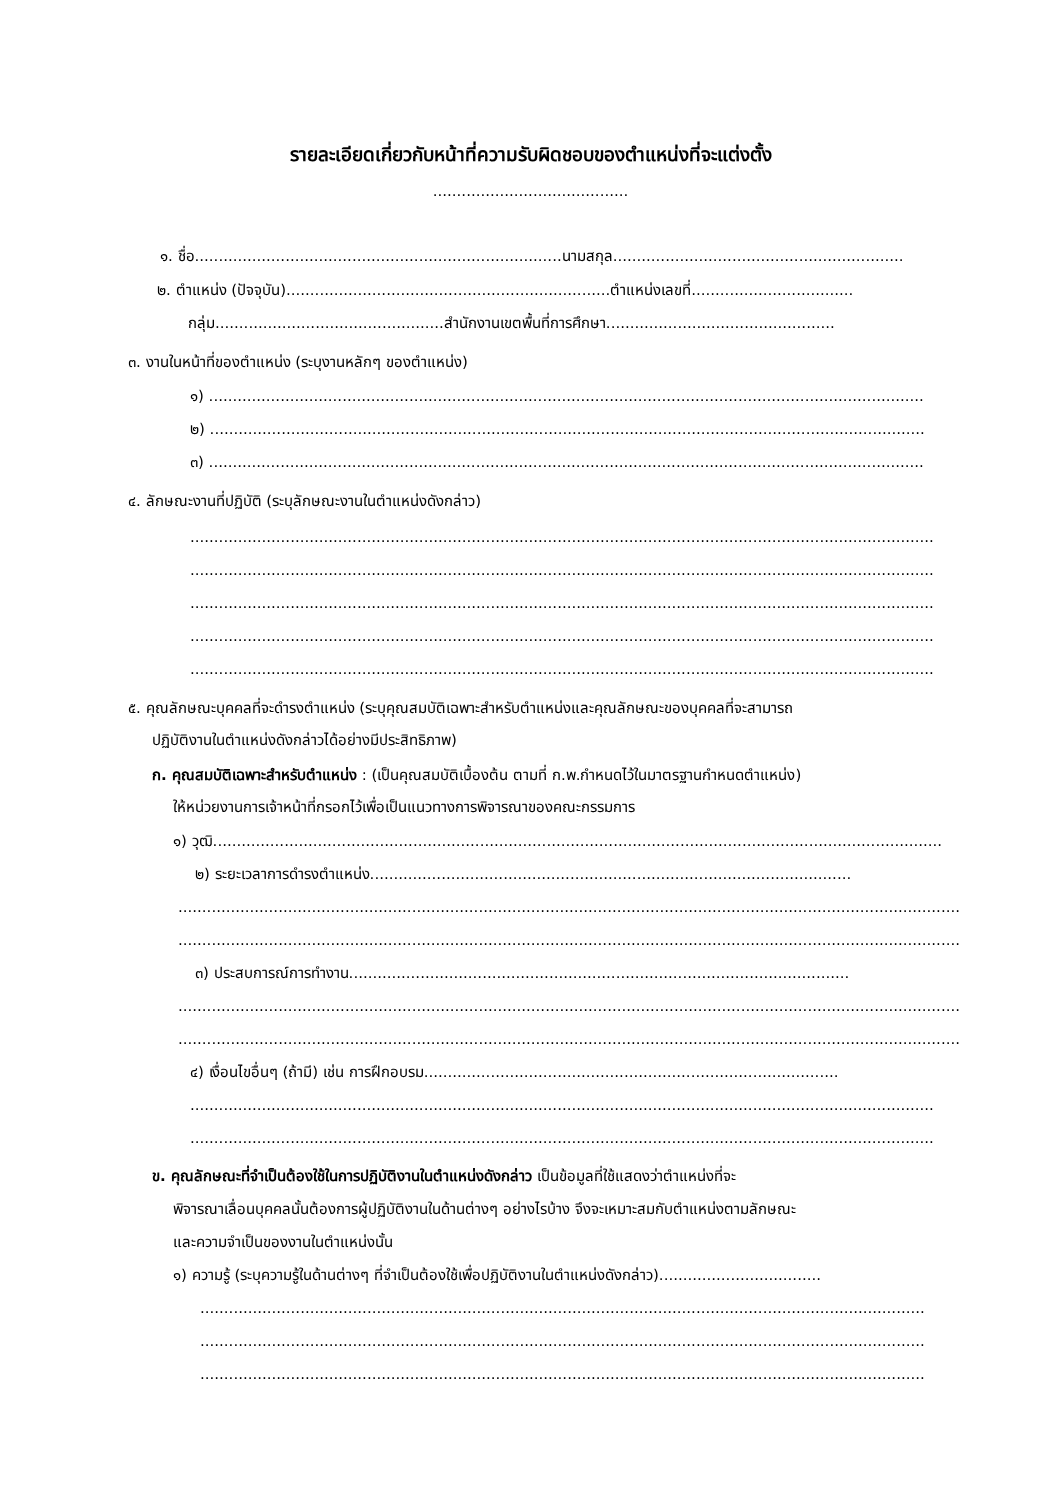รายละเอียดเกี่ยวกับหน้าที่ความรับผิดชอบของตำแหน่งที่จะแต่งตั้ง
.........................................
๑. ชื่อ.............................................................................นามสกุล.............................................................
๒. ตำแหน่ง (ปัจจุบัน)....................................................................ตำแหน่งเลขที่..................................
กลุ่ม................................................สำนักงานเขตพื้นที่การศึกษา................................................
๓. งานในหน้าที่ของตำแหน่ง (ระบุงานหลักๆ ของตำแหน่ง)
๑) ......................................................................................................................................................
๒) ......................................................................................................................................................
๓) ......................................................................................................................................................
๔. ลักษณะงานที่ปฏิบัติ (ระบุลักษณะงานในตำแหน่งดังกล่าว)
............................................................................................................................................................
............................................................................................................................................................
............................................................................................................................................................
............................................................................................................................................................
............................................................................................................................................................
๕. คุณลักษณะบุคคลที่จะดำรงตำแหน่ง (ระบุคุณสมบัติเฉพาะสำหรับตำแหน่งและคุณลักษณะของบุคคลที่จะสามารถ
ปฏิบัติงานในตำแหน่งดังกล่าวได้อย่างมีประสิทธิภาพ)
ก. คุณสมบัติเฉพาะสำหรับตำแหน่ง : (เป็นคุณสมบัติเบื้องต้น ตามที่ ก.พ.กำหนดไว้ในมาตรฐานกำหนดตำแหน่ง)
ให้หน่วยงานการเจ้าหน้าที่กรอกไว้เพื่อเป็นแนวทางการพิจารณาของคณะกรรมการ
๑) วุฒิ.........................................................................................................................................................
๒) ระยะเวลาการดำรงตำแหน่ง.....................................................................................................
....................................................................................................................................................................
....................................................................................................................................................................
๓) ประสบการณ์การทำงาน.........................................................................................................
....................................................................................................................................................................
....................................................................................................................................................................
๔) เงื่อนไขอื่นๆ (ถ้ามี) เช่น การฝึกอบรม.......................................................................................
............................................................................................................................................................
............................................................................................................................................................
ข. คุณลักษณะที่จำเป็นต้องใช้ในการปฏิบัติงานในตำแหน่งดังกล่าว เป็นข้อมูลที่ใช้แสดงว่าตำแหน่งที่จะ
พิจารณาเลื่อนบุคคลนั้นต้องการผู้ปฏิบัติงานในด้านต่างๆ อย่างไรบ้าง จึงจะเหมาะสมกับตำแหน่งตามลักษณะ
และความจำเป็นของงานในตำแหน่งนั้น
๑) ความรู้ (ระบุความรู้ในด้านต่างๆ ที่จำเป็นต้องใช้เพื่อปฏิบัติงานในตำแหน่งดังกล่าว)..................................
........................................................................................................................................................
........................................................................................................................................................
........................................................................................................................................................